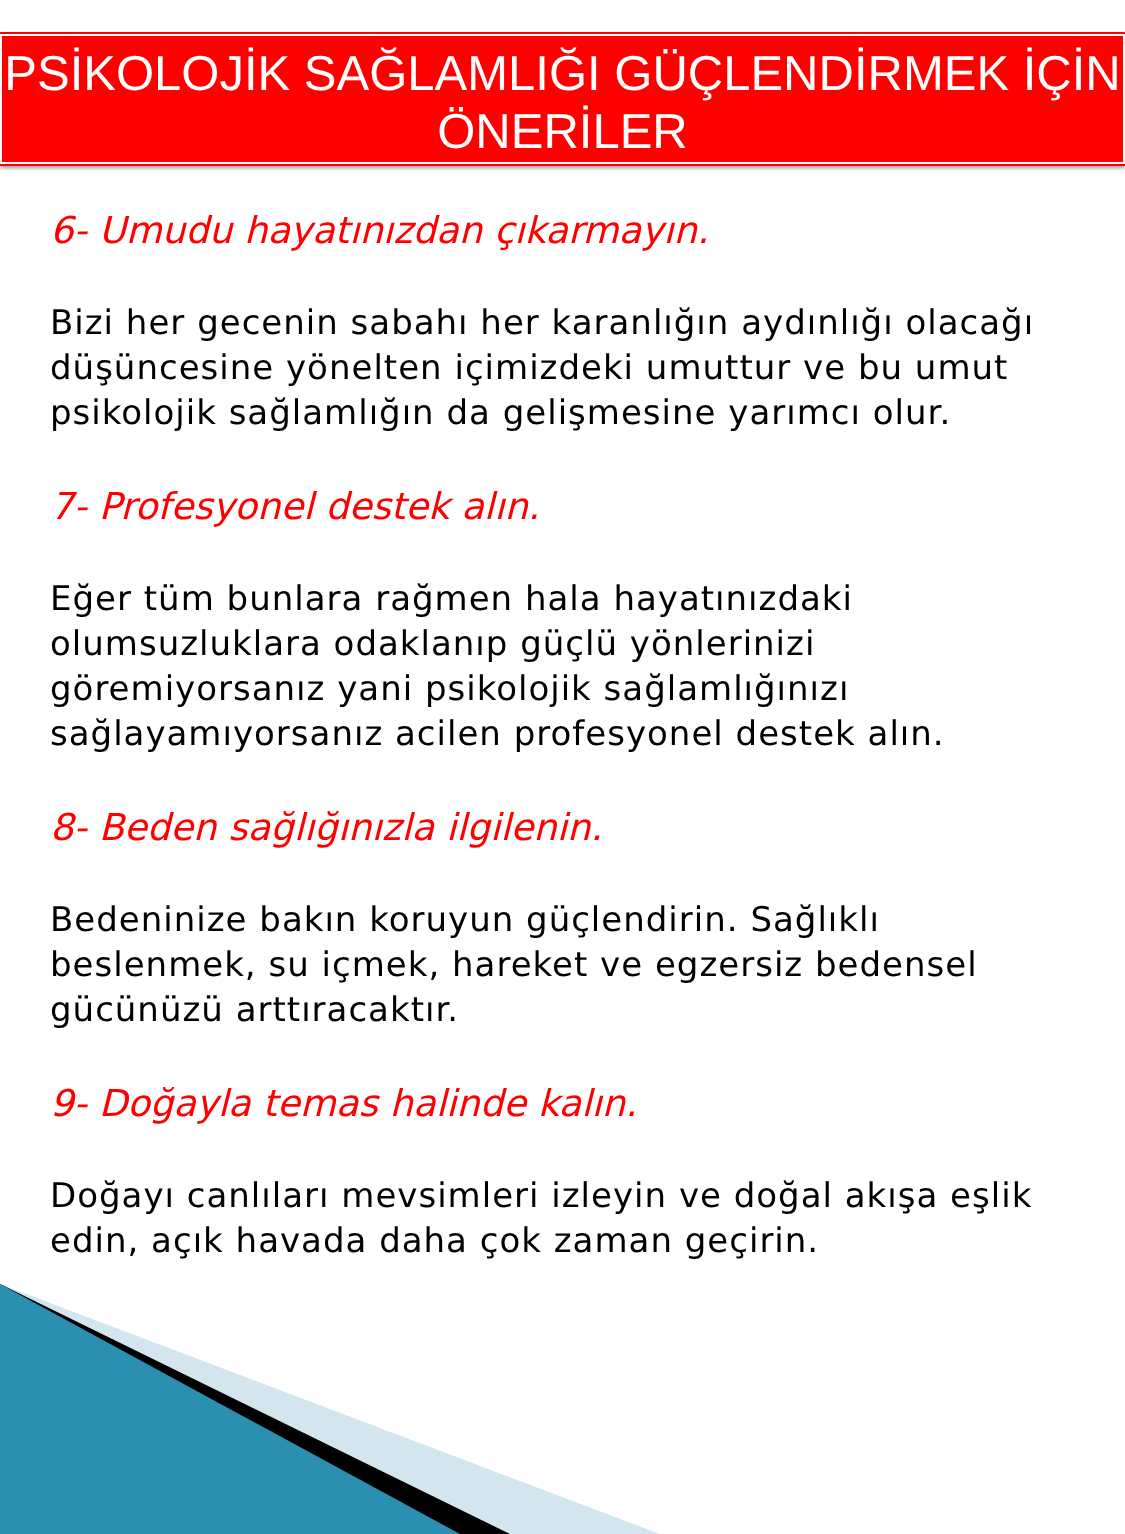PSİKOLOJİK SAĞLAMLIĞI GÜÇLENDİRMEK İÇİN
ÖNERİLER
6- Umudu hayatınızdan çıkarmayın.
Bizi her gecenin sabahı her karanlığın aydınlığı olacağı düşüncesine yönelten içimizdeki umuttur ve bu umut psikolojik sağlamlığın da gelişmesine yarımcı olur.
7- Profesyonel destek alın.
Eğer tüm bunlara rağmen hala hayatınızdaki olumsuzluklara odaklanıp güçlü yönlerinizi göremiyorsanız yani psikolojik sağlamlığınızı sağlayamıyorsanız acilen profesyonel destek alın.
8- Beden sağlığınızla ilgilenin.
Bedeninize bakın koruyun güçlendirin. Sağlıklı beslenmek, su içmek, hareket ve egzersiz bedensel gücünüzü arttıracaktır.
9- Doğayla temas halinde kalın.
Doğayı canlıları mevsimleri izleyin ve doğal akışa eşlik edin, açık havada daha çok zaman geçirin.